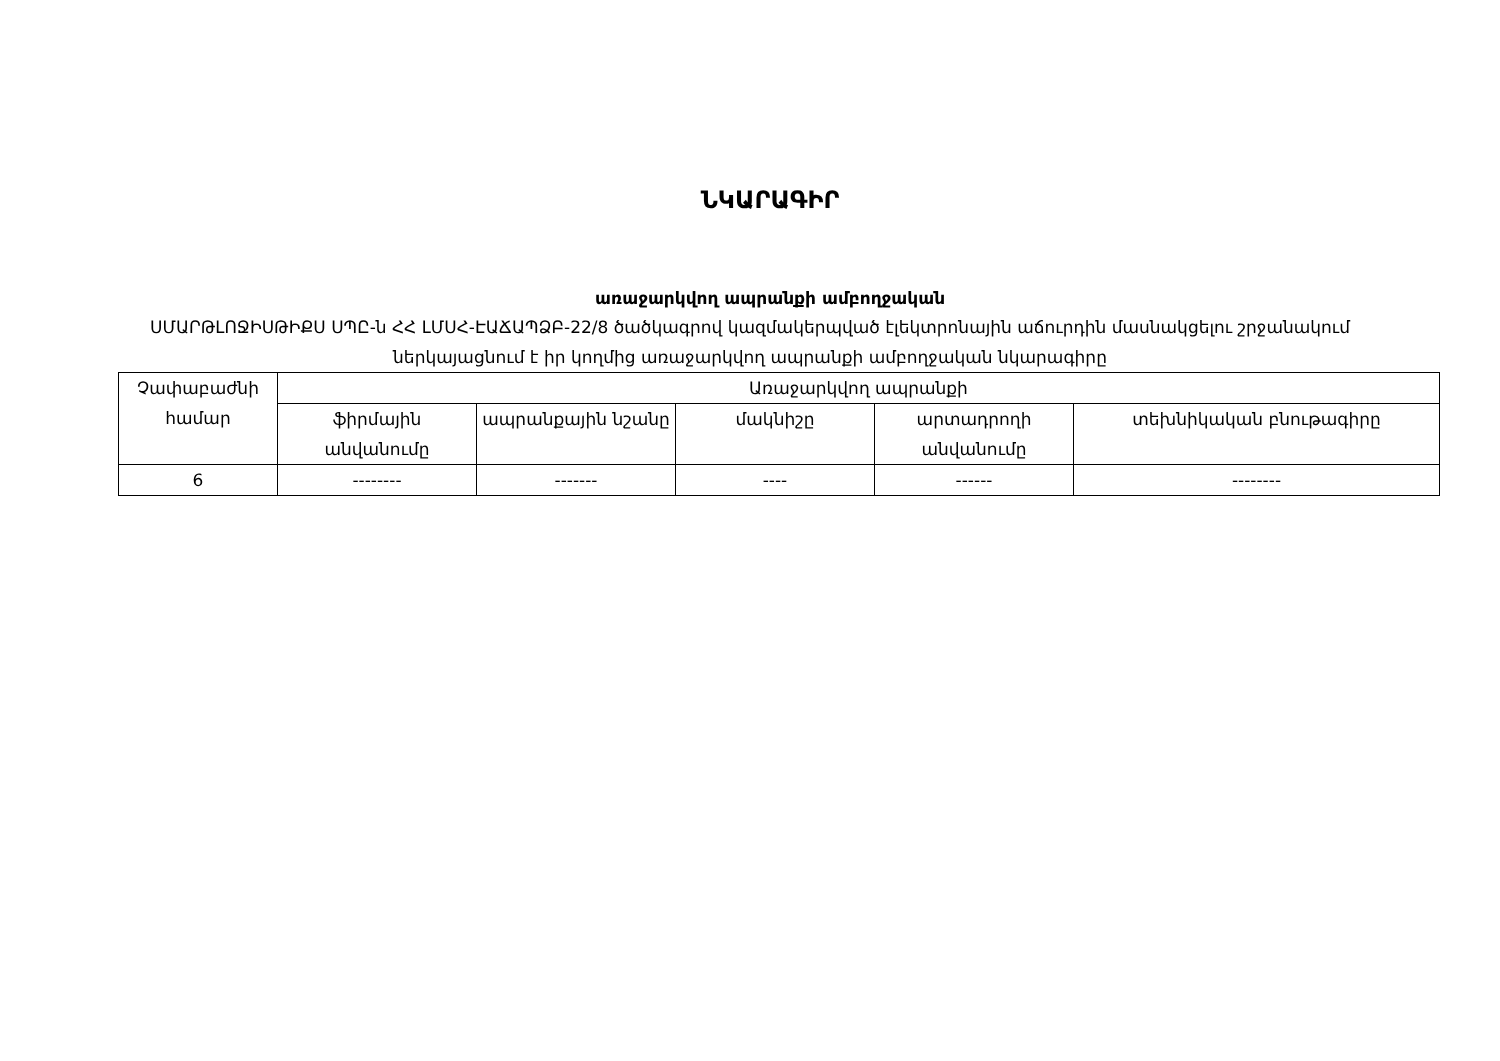ՆԿԱՐԱԳԻՐ
առաջարկվող ապրանքի ամբողջական
ՍՄԱՐԹԼՈՋԻՍԹԻՔՍ ՍՊԸ-ն ՀՀ ԼՄՍՀ-ԷԱՃԱՊՁԲ-22/8 ծածկագրով կազմակերպված էլեկտրոնային աճուրդին մասնակցելու շրջանակում ներկայացնում է իր կողմից առաջարկվող ապրանքի ամբողջական նկարագիրը
| Չափաբաժնի համար | Առաջարկվող ապրանքի | | | | |
| --- | --- | --- | --- | --- | --- |
| | ֆիրմային անվանումը | ապրանքային նշանը | մակնիշը | արտադրողի անվանումը | տեխնիկական բնութագիրը |
| 6 | -------- | ------- | ---- | ------ | -------- |